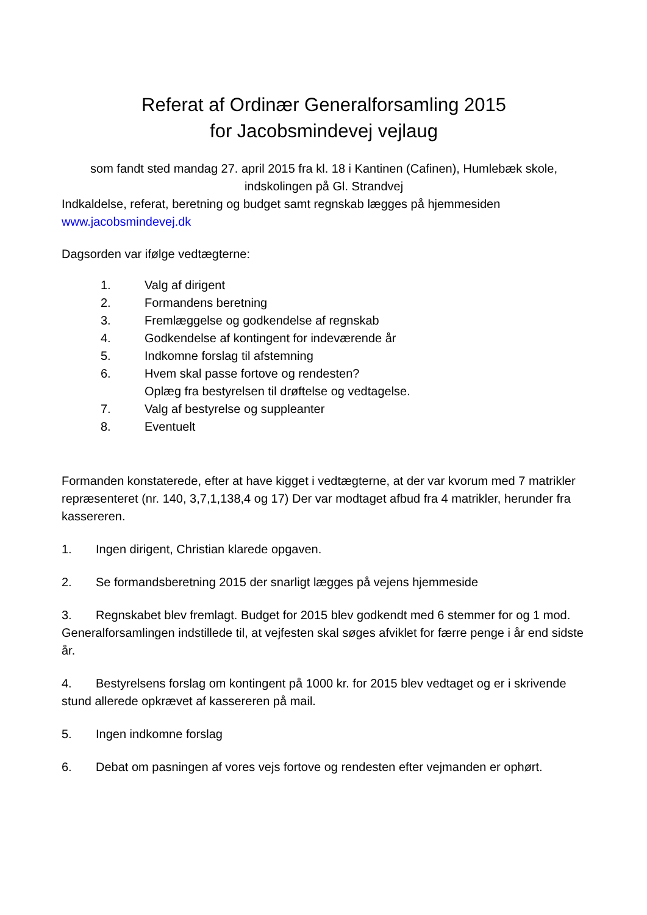Referat af Ordinær Generalforsamling 2015
for Jacobsmindevej vejlaug
som fandt sted mandag 27. april 2015 fra kl. 18 i Kantinen (Cafinen), Humlebæk skole, indskolingen på Gl. Strandvej
Indkaldelse, referat, beretning og budget samt regnskab lægges på hjemmesiden www.jacobsmindevej.dk
Dagsorden var ifølge vedtægterne:
1. Valg af dirigent
2. Formandens beretning
3. Fremlæggelse og godkendelse af regnskab
4. Godkendelse af kontingent for indeværende år
5. Indkomne forslag til afstemning
6. Hvem skal passe fortove og rendesten?
Oplæg fra bestyrelsen til drøftelse og vedtagelse.
7. Valg af bestyrelse og suppleanter
8. Eventuelt
Formanden konstaterede, efter at have kigget i vedtægterne, at der var kvorum med 7 matrikler repræsenteret (nr. 140, 3,7,1,138,4 og 17) Der var modtaget afbud fra 4 matrikler, herunder fra kassereren.
1. Ingen dirigent, Christian klarede opgaven.
2. Se formandsberetning 2015 der snarligt lægges på vejens hjemmeside
3. Regnskabet blev fremlagt. Budget for 2015 blev godkendt med 6 stemmer for og 1 mod. Generalforsamlingen indstillede til, at vejfesten skal søges afviklet for færre penge i år end sidste år.
4. Bestyrelsens forslag om kontingent på 1000 kr. for 2015 blev vedtaget og er i skrivende stund allerede opkrævet af kassereren på mail.
5. Ingen indkomne forslag
6. Debat om pasningen af vores vejs fortove og rendesten efter vejmanden er ophørt.